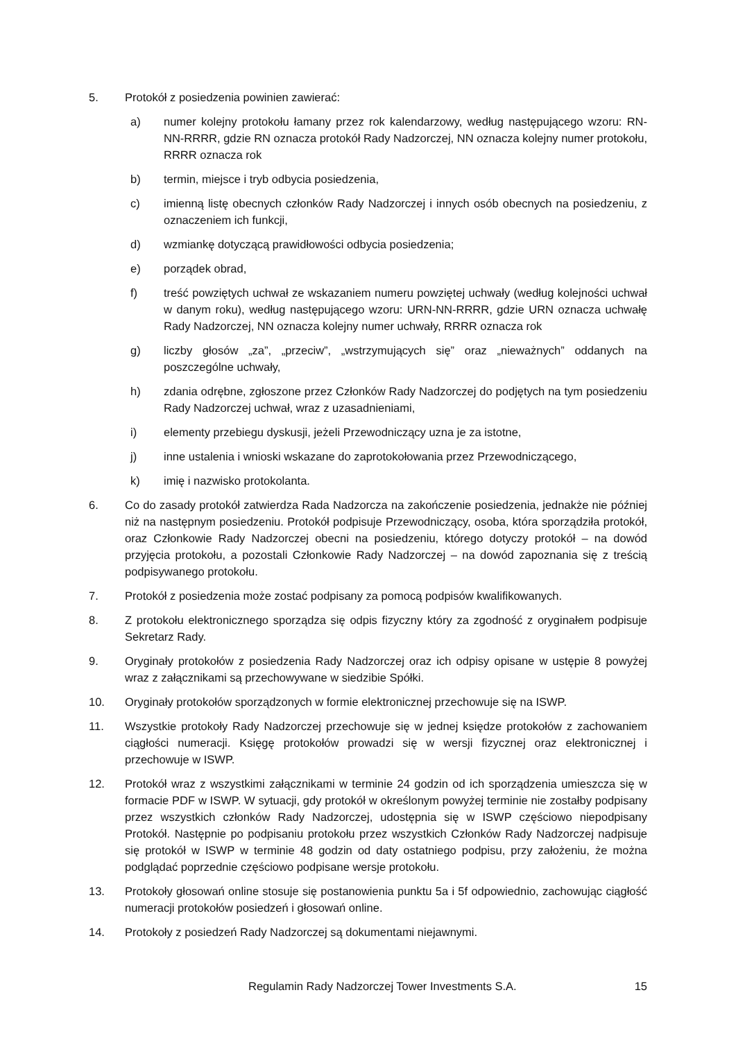5. Protokół z posiedzenia powinien zawierać:
a) numer kolejny protokołu łamany przez rok kalendarzowy, według następującego wzoru: RN-NN-RRRR, gdzie RN oznacza protokół Rady Nadzorczej, NN oznacza kolejny numer protokołu, RRRR oznacza rok
b) termin, miejsce i tryb odbycia posiedzenia,
c) imienną listę obecnych członków Rady Nadzorczej i innych osób obecnych na posiedzeniu, z oznaczeniem ich funkcji,
d) wzmiankę dotyczącą prawidłowości odbycia posiedzenia;
e) porządek obrad,
f) treść powziętych uchwał ze wskazaniem numeru powziętej uchwały (według kolejności uchwał w danym roku), według następującego wzoru: URN-NN-RRRR, gdzie URN oznacza uchwałę Rady Nadzorczej, NN oznacza kolejny numer uchwały, RRRR oznacza rok
g) liczby głosów „za”, „przeciw”, „wstrzymujących się” oraz „nieważnych” oddanych na poszczególne uchwały,
h) zdania odrębne, zgłoszone przez Członków Rady Nadzorczej do podjętych na tym posiedzeniu Rady Nadzorczej uchwał, wraz z uzasadnieniami,
i) elementy przebiegu dyskusji, jeżeli Przewodniczący uzna je za istotne,
j) inne ustalenia i wnioski wskazane do zaprotokołowania przez Przewodniczącego,
k) imię i nazwisko protokolanta.
6. Co do zasady protokół zatwierdza Rada Nadzorcza na zakończenie posiedzenia, jednakże nie później niż na następnym posiedzeniu. Protokół podpisuje Przewodniczący, osoba, która sporządziła protokół, oraz Członkowie Rady Nadzorczej obecni na posiedzeniu, którego dotyczy protokół – na dowód przyjęcia protokołu, a pozostali Członkowie Rady Nadzorczej – na dowód zapoznania się z treścią podpisywanego protokołu.
7. Protokół z posiedzenia może zostać podpisany za pomocą podpisów kwalifikowanych.
8. Z protokołu elektronicznego sporządza się odpis fizyczny który za zgodność z oryginałem podpisuje Sekretarz Rady.
9. Oryginały protokołów z posiedzenia Rady Nadzorczej oraz ich odpisy opisane w ustępie 8 powyżej wraz z załącznikami są przechowywane w siedzibie Spółki.
10. Oryginały protokołów sporządzonych w formie elektronicznej przechowuje się na ISWP.
11. Wszystkie protokoły Rady Nadzorczej przechowuje się w jednej księdze protokołów z zachowaniem ciągłości numeracji. Księgę protokołów prowadzi się w wersji fizycznej oraz elektronicznej i przechowuje w ISWP.
12. Protokół wraz z wszystkimi załącznikami w terminie 24 godzin od ich sporządzenia umieszcza się w formacie PDF w ISWP. W sytuacji, gdy protokół w określonym powyżej terminie nie zostałby podpisany przez wszystkich członków Rady Nadzorczej, udostępnia się w ISWP częściowo niepodpisany Protokół. Następnie po podpisaniu protokołu przez wszystkich Członków Rady Nadzorczej nadpisuje się protokół w ISWP w terminie 48 godzin od daty ostatniego podpisu, przy założeniu, że można podglądać poprzednie częściowo podpisane wersje protokołu.
13. Protokoły głosowań online stosuje się postanowienia punktu 5a i 5f odpowiednio, zachowując ciągłość numeracji protokołów posiedzeń i głosowań online.
14. Protokoły z posiedzeń Rady Nadzorczej są dokumentami niejawnymi.
Regulamin Rady Nadzorczej Tower Investments S.A.
15